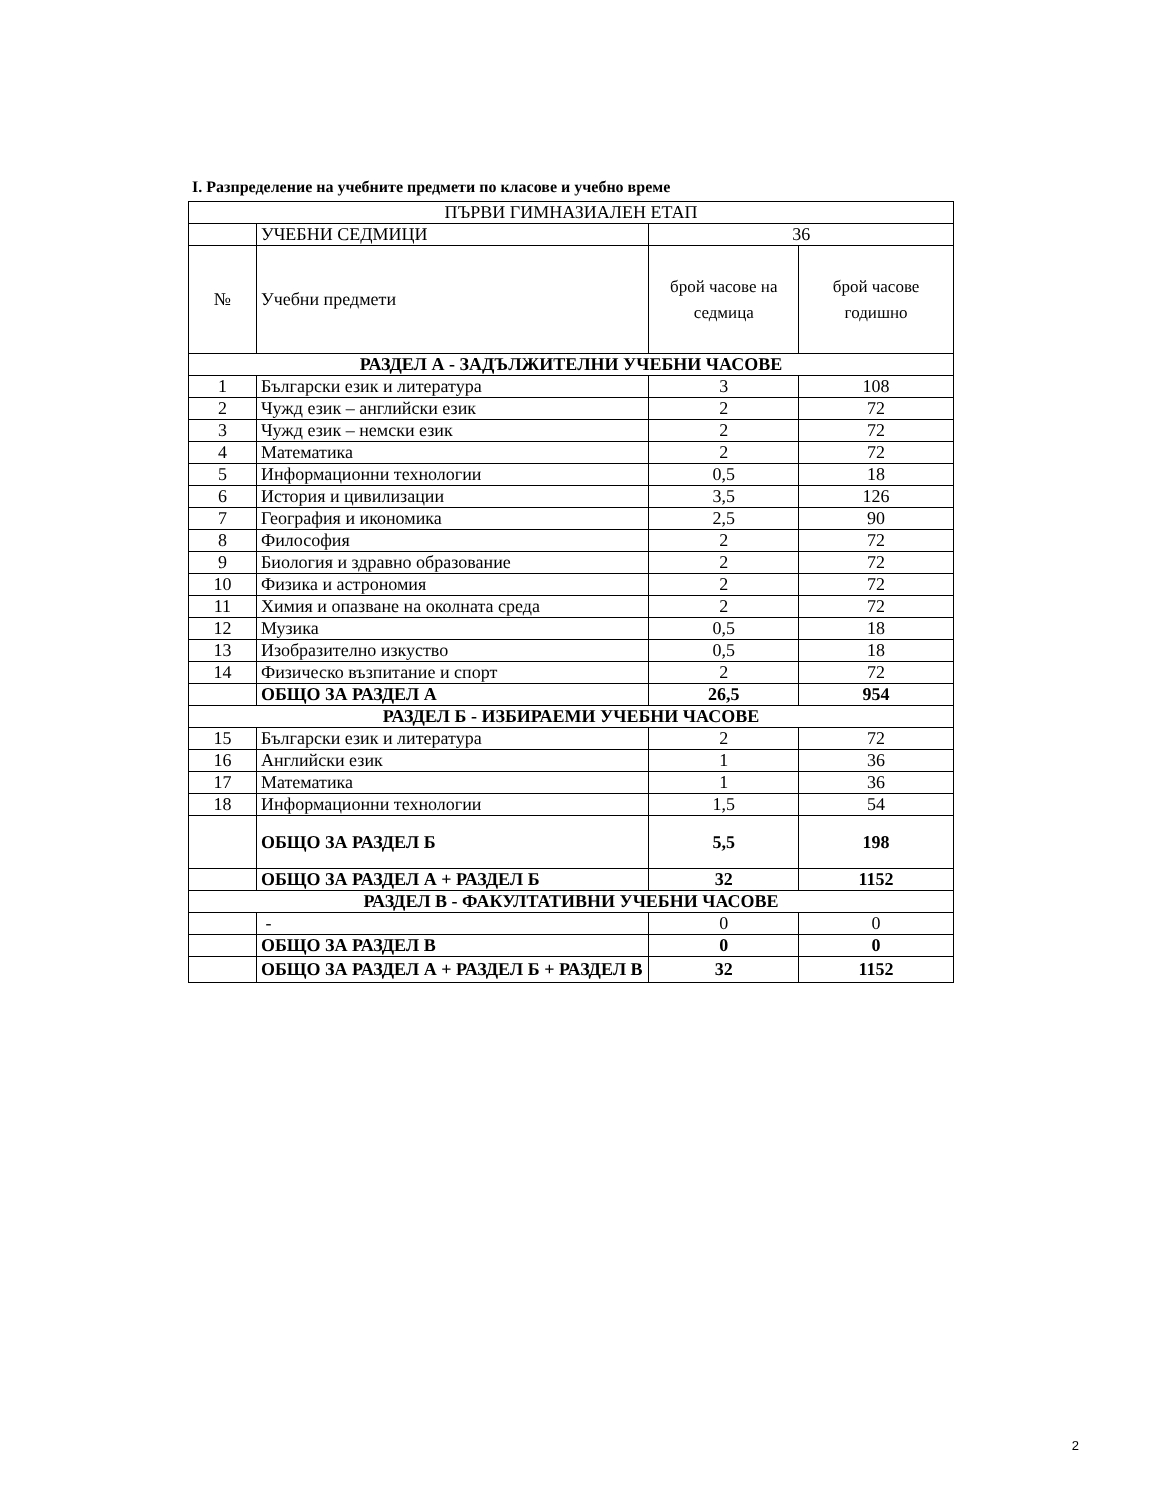I. Разпределение на учебните предмети по класове и учебно време
| ПЪРВИ ГИМНАЗИАЛЕН ЕТАП | | | |
| | УЧЕБНИ СЕДМИЦИ | 36 | |
| № | Учебни предмети | брой часове на седмица | брой часове годишно |
| РАЗДЕЛ А - ЗАДЪЛЖИТЕЛНИ УЧЕБНИ ЧАСОВЕ | | | |
| 1 | Български език и литература | 3 | 108 |
| 2 | Чужд език – английски език | 2 | 72 |
| 3 | Чужд език – немски език | 2 | 72 |
| 4 | Математика | 2 | 72 |
| 5 | Информационни технологии | 0,5 | 18 |
| 6 | История и цивилизации | 3,5 | 126 |
| 7 | География и икономика | 2,5 | 90 |
| 8 | Философия | 2 | 72 |
| 9 | Биология и здравно образование | 2 | 72 |
| 10 | Физика и астрономия | 2 | 72 |
| 11 | Химия и опазване на околната среда | 2 | 72 |
| 12 | Музика | 0,5 | 18 |
| 13 | Изобразително изкуство | 0,5 | 18 |
| 14 | Физическо възпитание и спорт | 2 | 72 |
| | ОБЩО ЗА РАЗДЕЛ А | 26,5 | 954 |
| РАЗДЕЛ Б - ИЗБИРАЕМИ УЧЕБНИ ЧАСОВЕ | | | |
| 15 | Български език и литература | 2 | 72 |
| 16 | Английски език | 1 | 36 |
| 17 | Математика | 1 | 36 |
| 18 | Информационни технологии | 1,5 | 54 |
| | ОБЩО ЗА РАЗДЕЛ Б | 5,5 | 198 |
| | ОБЩО ЗА РАЗДЕЛ А + РАЗДЕЛ Б | 32 | 1152 |
| РАЗДЕЛ В - ФАКУЛТАТИВНИ УЧЕБНИ ЧАСОВЕ | | | |
| | - | 0 | 0 |
| | ОБЩО ЗА РАЗДЕЛ В | 0 | 0 |
| | ОБЩО ЗА РАЗДЕЛ А + РАЗДЕЛ Б + РАЗДЕЛ В | 32 | 1152 |
2